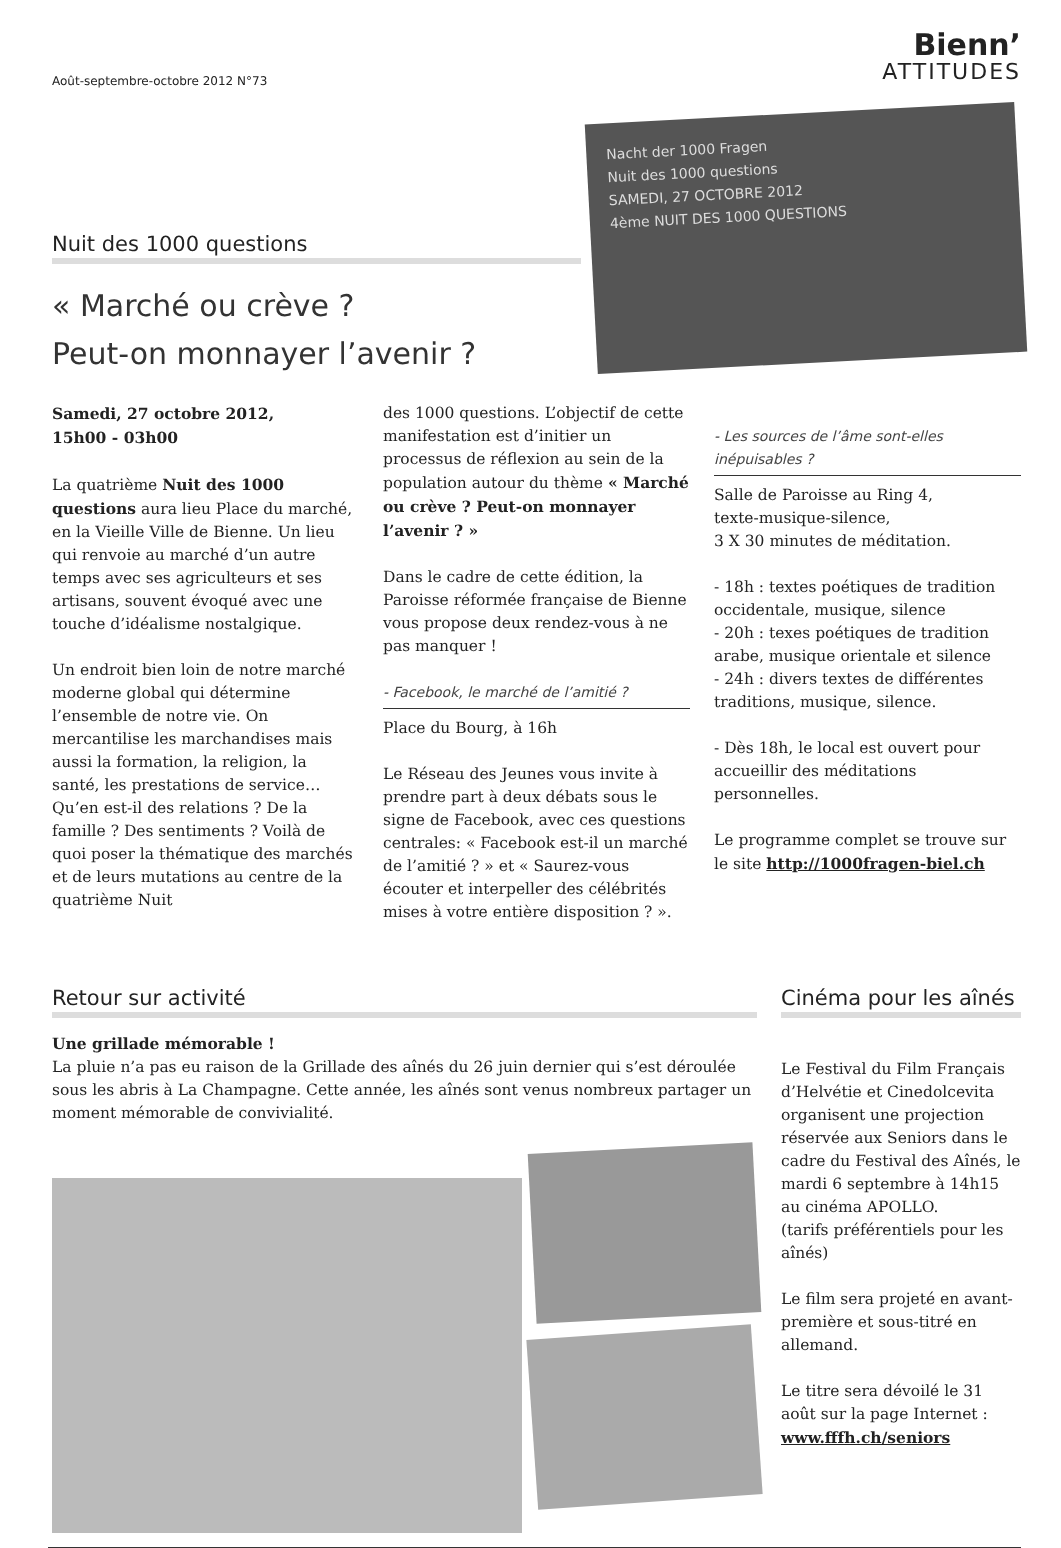Août-septembre-octobre 2012 N°73
Bienn’
ATTITUDES
Nuit des 1000 questions
« Marché ou crève ?
Peut-on monnayer l’avenir ?
Nacht der 1000 Fragen
Nuit des 1000 questions
SAMEDI, 27 OCTOBRE 2012
4ème NUIT DES 1000 QUESTIONS
Samedi, 27 octobre 2012,
15h00 - 03h00
La quatrième Nuit des 1000 questions aura lieu Place du marché, en la Vieille Ville de Bienne. Un lieu qui renvoie au marché d’un autre temps avec ses agriculteurs et ses artisans, souvent évoqué avec une touche d’idéalisme nostalgique.
Un endroit bien loin de notre marché moderne global qui détermine l’ensemble de notre vie. On mercantilise les marchandises mais aussi la formation, la religion, la santé, les prestations de service… Qu’en est-il des relations ? De la famille ? Des sentiments ? Voilà de quoi poser la thématique des marchés et de leurs mutations au centre de la quatrième Nuit
des 1000 questions. L’objectif de cette manifestation est d’initier un processus de réflexion au sein de la population autour du thème « Marché ou crève ? Peut-on monnayer l’avenir ? »
Dans le cadre de cette édition, la Paroisse réformée française de Bienne vous propose deux rendez-vous à ne pas manquer !
- Facebook, le marché de l’amitié ?
Place du Bourg, à 16h
Le Réseau des Jeunes vous invite à prendre part à deux débats sous le signe de Facebook, avec ces questions centrales: « Facebook est-il un marché de l’amitié ? » et « Saurez-vous écouter et interpeller des célébrités mises à votre entière disposition ? ».
- Les sources de l’âme sont-elles inépuisables ?
Salle de Paroisse au Ring 4,
texte-musique-silence,
3 X 30 minutes de méditation.
- 18h : textes poétiques de tradition occidentale, musique, silence
- 20h : texes poétiques de tradition arabe, musique orientale et silence
- 24h : divers textes de différentes traditions, musique, silence.
- Dès 18h, le local est ouvert pour accueillir des méditations personnelles.
Le programme complet se trouve sur le site http://1000fragen-biel.ch
Retour sur activité
Une grillade mémorable !
La pluie n’a pas eu raison de la Grillade des aînés du 26 juin dernier qui s’est déroulée sous les abris à La Champagne. Cette année, les aînés sont venus nombreux partager un moment mémorable de convivialité.
Cinéma pour les aînés
Le Festival du Film Français d’Helvétie et Cinedolcevita organisent une projection réservée aux Seniors dans le cadre du Festival des Aînés, le mardi 6 septembre à 14h15 au cinéma APOLLO.
(tarifs préférentiels pour les aînés)
Le film sera projeté en avant-première et sous-titré en allemand.
Le titre sera dévoilé le 31 août sur la page Internet :
www.fffh.ch/seniors